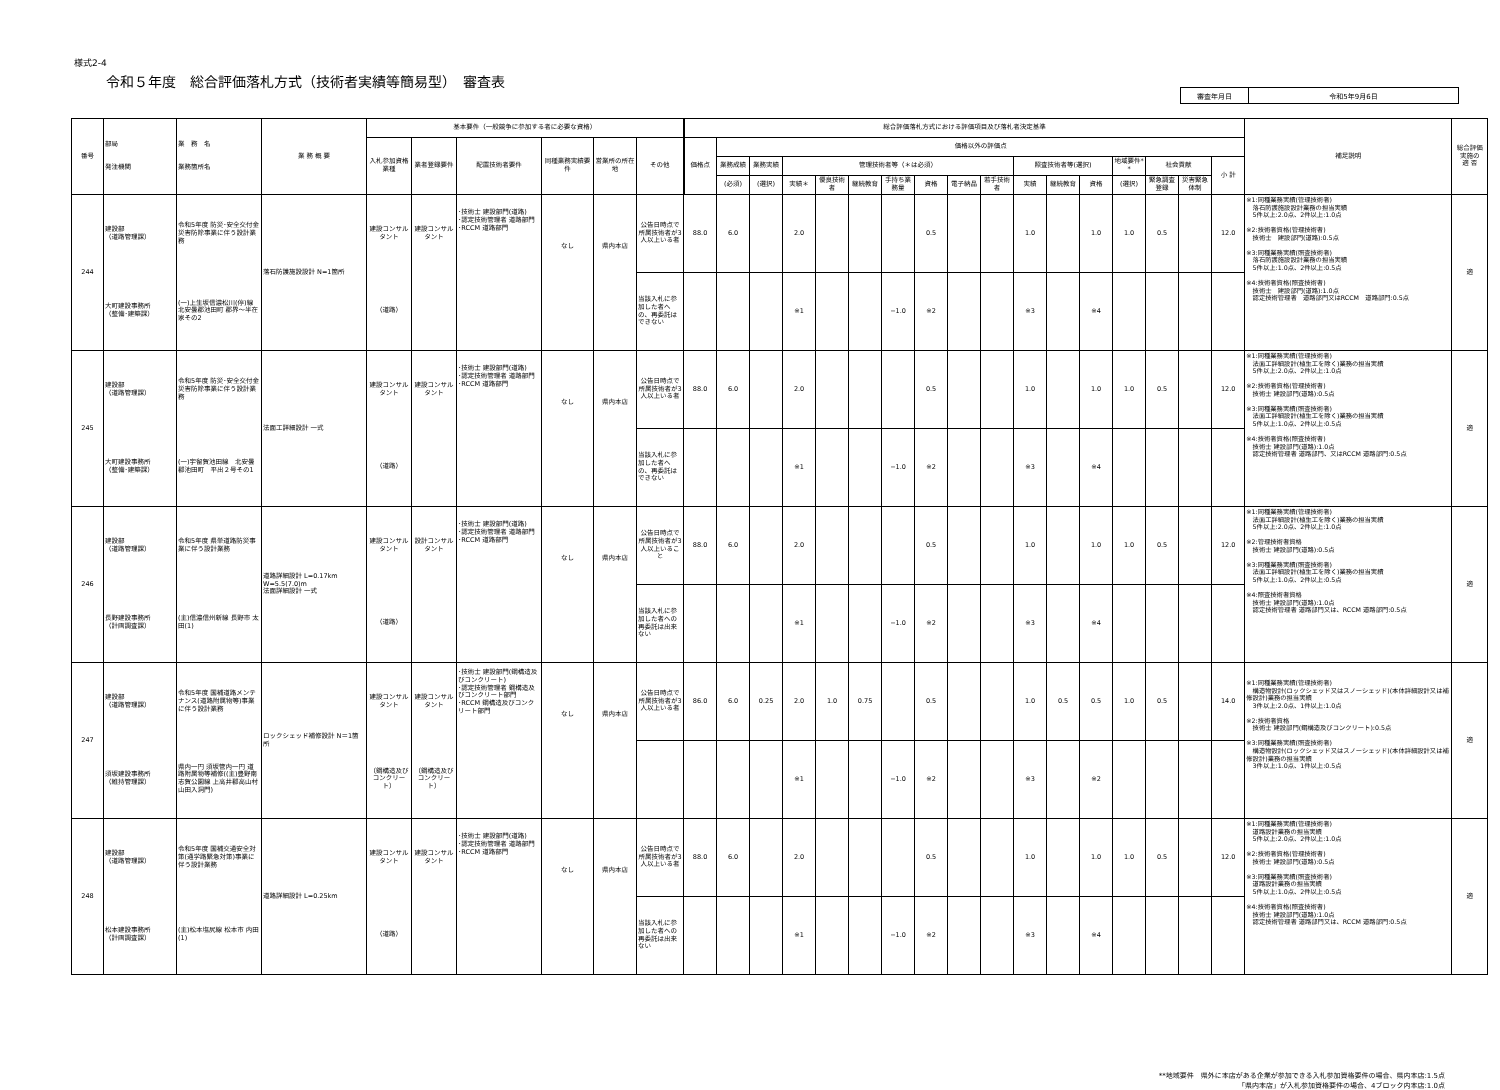様式2-4
令和５年度　総合評価落札方式（技術者実績等簡易型）　審査表
| 審査年月日 | 令和5年9月6日 |
| 番号 | 部局 発注機関 | 業 務 名 業務箇所名 | 業 務 概 要 | 基本要件（一般競争に参加する者に必要な資格） | | | | | | 総合評価落札方式における評価項目及び落札者決定基準 | | | | | | | | | | | | | | | | | 補足説明 | 総合評価 実施の 適 否 |
| --- | --- | --- | --- | --- | --- | --- | --- | --- | --- | --- | --- | --- | --- | --- | --- | --- | --- | --- | --- | --- | --- | --- | --- | --- | --- | --- | --- | --- |
| | | | | 入札参加資格業種 | 業者登録要件 | 配置技術者要件 | 同種業務実績要件 | 営業所の所在地 | その他 | 価格点 | 価格以外の評価点 | | | | | | | | | | | | | | | | | |
| | | | | | | | | | | | 業務成績 | 業務実績 | 管理技術者等（＊は必須） | | | | | | | 照査技術者等(選択) | | | 地域要件** | 社会貢献 | | 小 計 | | |
| | | | | | | | | | | | (必須) | (選択) | 実績＊ | 優良技術者 | 継続教育 | 手持ち業務量 | 資格 | 電子納品 | 若手技術者 | 実績 | 継続教育 | 資格 | (選択) | 緊急調査登録 | 災害緊急体制 | | | |
| 244 | 建設部 （道路管理課） | 令和5年度 防災･安全交付金 災害防除事業に伴う設計業務 | 落石防護施設設計 N=1箇所 | 建設コンサルタント | 建設コンサルタント | ･技術士 建設部門(道路) ･認定技術管理者 道路部門 ･RCCM 道路部門 | なし | 県内本店 | 公告日時点で所属技術者が3人以上いる者 | 88.0 | 6.0 | | 2.0 | | | | 0.5 | | | 1.0 | | 1.0 | 1.0 | 0.5 | | 12.0 | ※1:同種業務実績(管理技術者) 落石防護施設設計業務の担当実績 5件以上:2.0点、2件以上:1.0点 ※2:技術者資格(管理技術者) 技術士 建設部門(道路):0.5点 ※3:同種業務実績(照査技術者) 落石防護施設設計業務の担当実績 5件以上:1.0点、2件以上:0.5点 ※4:技術者資格(照査技術者) 技術士 建設部門(道路):1.0点 認定技術管理者 道路部門又はRCCM 道路部門:0.5点 | 適 |
| | 大町建設事務所 （整備･建築課） | (一)上生坂信濃松川(停)線 北安曇郡池田町 郡界～半在家その2 | | （道路） | | | | | 当該入札に参加した者への、再委託はできない | | | | ※1 | | | −1.0 | ※2 | | | ※3 | | ※4 | | | | | | |
| 245 | 建設部 （道路管理課） | 令和5年度 防災･安全交付金 災害防除事業に伴う設計業務 | 法面工詳細設計 一式 | 建設コンサルタント | 建設コンサルタント | ･技術士 建設部門(道路) ･認定技術管理者 道路部門 ･RCCM 道路部門 | なし | 県内本店 | 公告日時点で所属技術者が3人以上いる者 | 88.0 | 6.0 | | 2.0 | | | | 0.5 | | | 1.0 | | 1.0 | 1.0 | 0.5 | | 12.0 | ※1:同種業務実績(管理技術者) 法面工詳細設計(植生工を除く)業務の担当実績 5件以上:2.0点、2件以上:1.0点 ※2:技術者資格(管理技術者) 技術士 建設部門(道路):0.5点 ※3:同種業務実績(照査技術者) 法面工詳細設計(植生工を除く)業務の担当実績 5件以上:1.0点、2件以上:0.5点 ※4:技術者資格(照査技術者) 技術士 建設部門(道路):1.0点 認定技術管理者 道路部門、又はRCCM 道路部門:0.5点 | 適 |
| | 大町建設事務所 （整備･建築課） | (一)宇留賀池田線 北安曇郡池田町 平出２号その1 | | （道路） | | | | | 当該入札に参加した者への、再委託はできない | | | | ※1 | | | −1.0 | ※2 | | | ※3 | | ※4 | | | | | | |
| 246 | 建設部 （道路管理課） | 令和5年度 県単道路防災事業に伴う設計業務 | 道路詳細設計 L=0.17km W=5.5(7.0)m 法面詳細設計 一式 | 建設コンサルタント | 設計コンサルタント | ･技術士 建設部門(道路) ･認定技術管理者 道路部門 ･RCCM 道路部門 | なし | 県内本店 | 公告日時点で所属技術者が3人以上いること | 88.0 | 6.0 | | 2.0 | | | | 0.5 | | | 1.0 | | 1.0 | 1.0 | 0.5 | | 12.0 | ※1:同種業務実績(管理技術者) 法面工詳細設計(植生工を除く)業務の担当実績 5件以上:2.0点、2件以上:1.0点 ※2:管理技術者資格 技術士 建設部門(道路):0.5点 ※3:同種業務実績(照査技術者) 法面工詳細設計(植生工を除く)業務の担当実績 5件以上:1.0点、2件以上:0.5点 ※4:照査技術者資格 技術士 建設部門(道路):1.0点 認定技術管理者 道路部門又は、RCCM 道路部門:0.5点 | 適 |
| | 長野建設事務所 （計画調査課） | (主)信濃信州新線 長野市 太田(1) | | （道路） | | | | | 当該入札に参加した者への再委託は出来ない | | | | ※1 | | | −1.0 | ※2 | | | ※3 | | ※4 | | | | | | |
| 247 | 建設部 （道路管理課） | 令和5年度 国補道路メンテナンス(道路附属物等)事業に伴う設計業務 | ロックシェッド補修設計 N＝1箇所 | 建設コンサルタント | 建設コンサルタント | ･技術士 建設部門(鋼構造及びコンクリート) ･認定技術管理者 鋼構造及びコンクリート部門 ･RCCM 鋼構造及びコンクリート部門 | なし | 県内本店 | 公告日時点で所属技術者が3人以上いる者 | 86.0 | 6.0 | 0.25 | 2.0 | 1.0 | 0.75 | | 0.5 | | | 1.0 | 0.5 | 0.5 | 1.0 | 0.5 | | 14.0 | ※1:同種業務実績(管理技術者) 構造物設計(ロックシェッド又はスノーシェッド)(本体詳細設計又は補修設計)業務の担当実績 3件以上:2.0点、1件以上:1.0点 ※2:技術者資格 技術士 建設部門(鋼構造及びコンクリート):0.5点 ※3:同種業務実績(照査技術者) 構造物設計(ロックシェッド又はスノーシェッド)(本体詳細設計又は補修設計)業務の担当実績 3件以上:1.0点、1件以上:0.5点 | 適 |
| | 須坂建設事務所 （維持管理課） | 県内一円 須坂管内一円 道路附属物等補修((主)豊野南志賀公園線 上高井郡高山村 山田入洞門) | | （鋼構造及びコンクリート） | （鋼構造及びコンクリート） | | | | | | | | ※1 | | | −1.0 | ※2 | | | ※3 | | ※2 | | | | | | |
| 248 | 建設部 （道路管理課） | 令和5年度 国補交通安全対策(通学路緊急対策)事業に伴う設計業務 | 道路詳細設計 L=0.25km | 建設コンサルタント | 建設コンサルタント | ･技術士 建設部門(道路) ･認定技術管理者 道路部門 ･RCCM 道路部門 | なし | 県内本店 | 公告日時点で所属技術者が3人以上いる者 | 88.0 | 6.0 | | 2.0 | | | | 0.5 | | | 1.0 | | 1.0 | 1.0 | 0.5 | | 12.0 | ※1:同種業務実績(管理技術者) 道路設計業務の担当実績 5件以上:2.0点、2件以上:1.0点 ※2:技術者資格(管理技術者) 技術士 建設部門(道路):0.5点 ※3:同種業務実績(照査技術者) 道路設計業務の担当実績 5件以上:1.0点、2件以上:0.5点 ※4:技術者資格(照査技術者) 技術士 建設部門(道路):1.0点 認定技術管理者 道路部門又は、RCCM 道路部門:0.5点 | 適 |
| | 松本建設事務所 （計画調査課） | (主)松本塩尻線 松本市 内田(1) | | （道路） | | | | | 当該入札に参加した者への再委託は出来ない | | | | ※1 | | | −1.0 | ※2 | | | ※3 | | ※4 | | | | | | |
**地域要件　県外に本店がある企業が参加できる入札参加資格要件の場合、県内本店:1.5点
「県内本店」が入札参加資格要件の場合、4ブロック内本店:1.0点